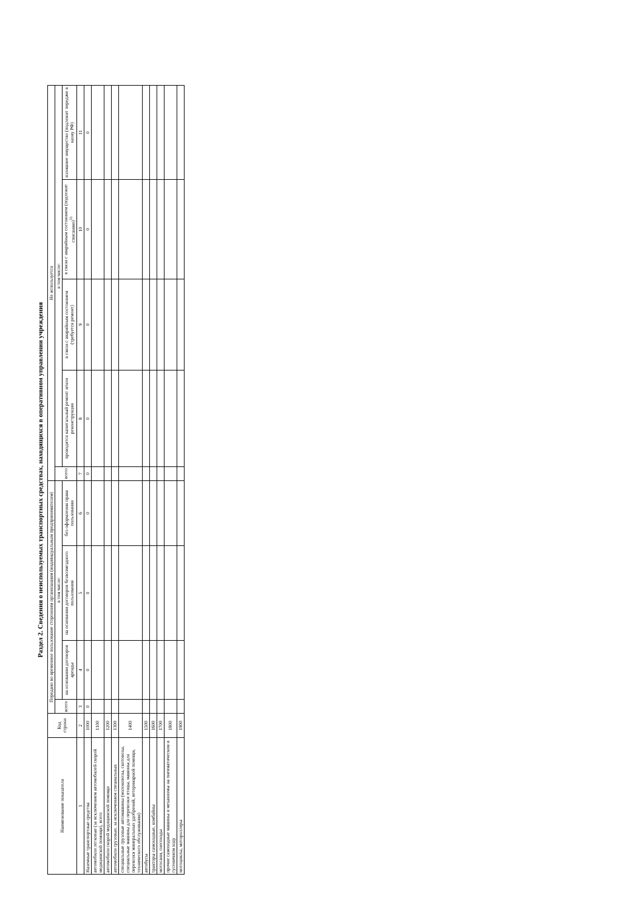Раздел 2. Сведения о неиспользуемых транспортных средствах, находящихся в оперативном управлении учреждения
| Наименование показателя | Код строки | Передано во временное пользование сторонним организациям (индивидуальным предпринимателям) | | | | Не используется | | | | |
| --- | --- | --- | --- | --- | --- | --- | --- | --- | --- | --- |
| | | всего | в том числе: | | | всего | в том числе: | | | |
| | | | на основании договоров аренды | на основании договоров безвозмездного пользования | без оформления права пользования | | проводится капитальный ремонт и/или реконструкция | в связи с аварийным состоянием (требуется ремонт) | в связи с аварийным состоянием (подлежит списанию)<sup>31</sup> | излишнее имущество (подлежит передаче в казну РФ) |
| 1 | 2 | 3 | 4 | 5 | 6 | 7 | 8 | 9 | 10 | 11 |
| Наземные транспортные средства | 1000 | 0 | 0 | 0 | 0 | 0 | 0 | 0 | 0 | 0 |
| автомобили легковые (за исключением автомобилей скорой медицинской помощи), всего | 1100 | | | | | | | | | |
| автомобили скорой медицинской помощи | 1200 | | | | | | | | | |
| автомобили грузовые, за исключением специальных | 1300 | | | | | | | | | |
| специальные грузовые автомашины (молоковозы, скотовозы, специальные машины для перевозки птицы, машины для перевозки минеральных удобрений, ветеринарной помощи, технического обслуживания) | 1400 | | | | | | | | | |
| автобусы | 1500 | | | | | | | | | |
| тракторы самоходные, комбайны | 1600 | | | | | | | | | |
| мотосани, снегоходы | 1700 | | | | | | | | | |
| прочие самоходные машины и механизмы на пневматическом и гусеничном ходу | 1800 | | | | | | | | | |
| мотоциклы, мотороллеры | 1900 | | | | | | | | | |